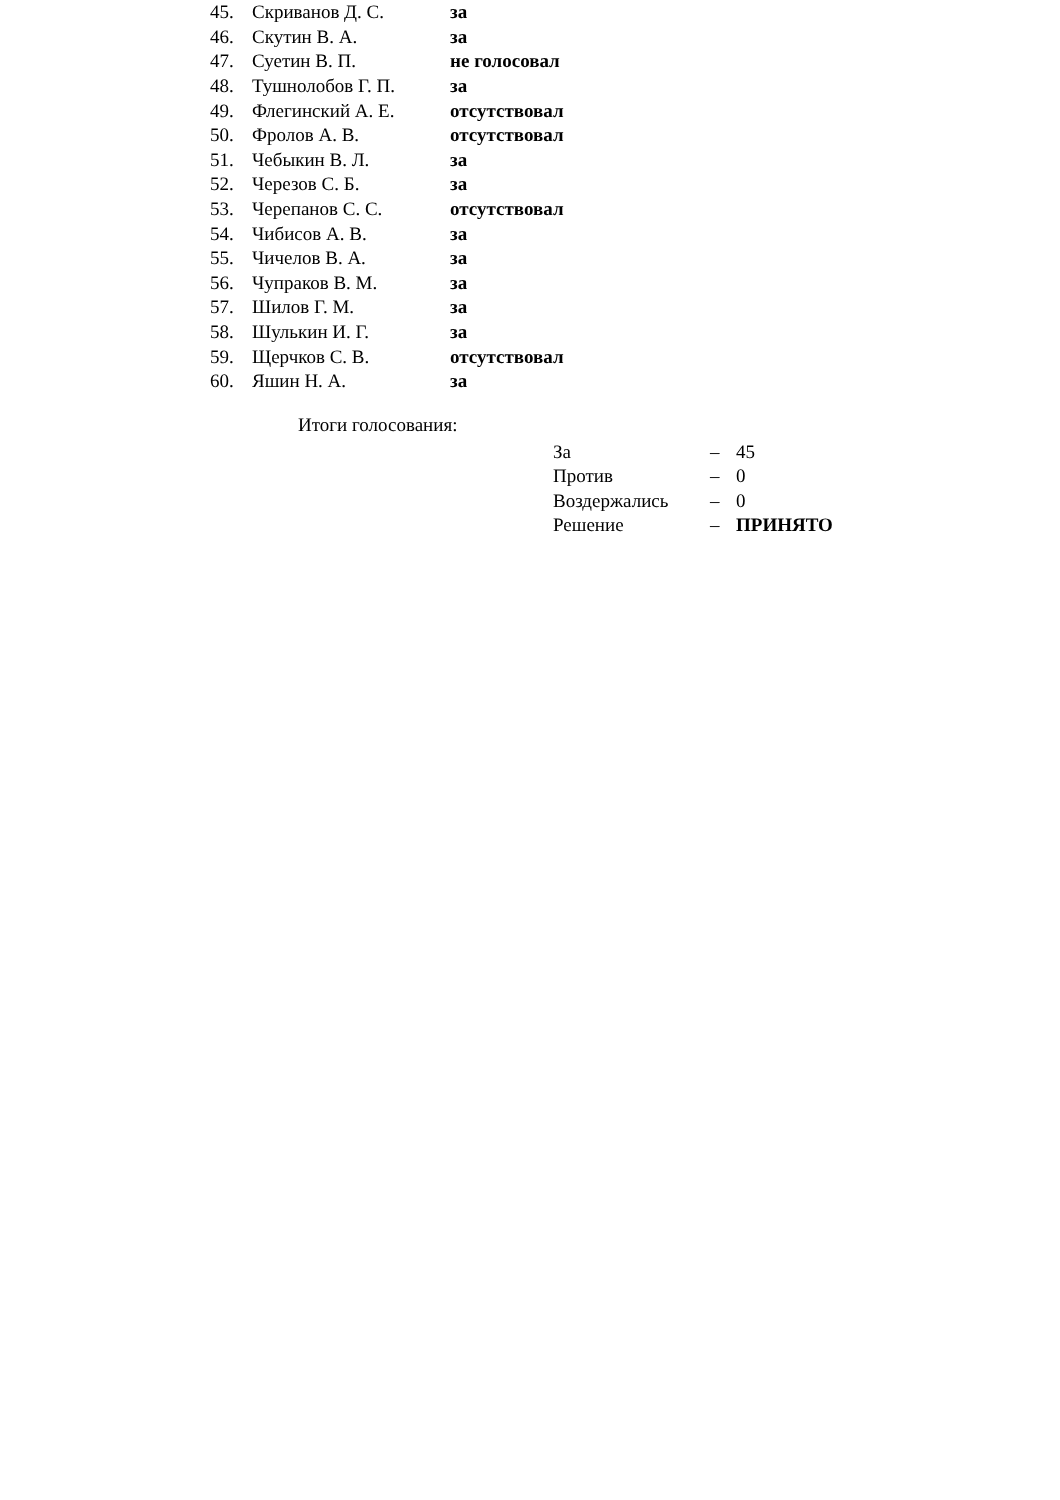| 45. | Скриванов Д. С. | за |
| 46. | Скутин В. А. | за |
| 47. | Суетин В. П. | не голосовал |
| 48. | Тушнолобов Г. П. | за |
| 49. | Флегинский А. Е. | отсутствовал |
| 50. | Фролов А. В. | отсутствовал |
| 51. | Чебыкин В. Л. | за |
| 52. | Черезов С. Б. | за |
| 53. | Черепанов С. С. | отсутствовал |
| 54. | Чибисов А. В. | за |
| 55. | Чичелов В. А. | за |
| 56. | Чупраков В. М. | за |
| 57. | Шилов Г. М. | за |
| 58. | Шулькин И. Г. | за |
| 59. | Щерчков С. В. | отсутствовал |
| 60. | Яшин Н. А. | за |
Итоги голосования:
| За | – | 45 |
| Против | – | 0 |
| Воздержались | – | 0 |
| Решение | – | ПРИНЯТО |